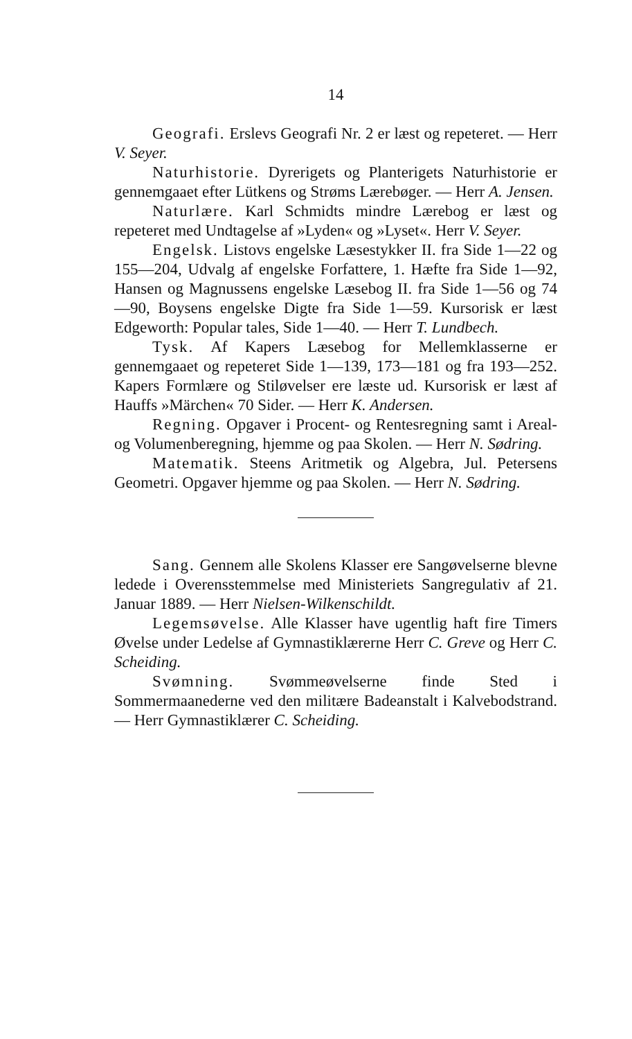14
Geografi. Erslevs Geografi Nr. 2 er læst og repeteret. — Herr V. Seyer.
Naturhistorie. Dyrerigets og Planterigets Naturhistorie er gennemgaaet efter Lütkens og Strøms Lærebøger. — Herr A. Jensen.
Naturlære. Karl Schmidts mindre Lærebog er læst og repeteret med Undtagelse af »Lyden« og »Lyset«. Herr V. Seyer.
Engelsk. Listovs engelske Læsestykker II. fra Side 1—22 og 155—204, Udvalg af engelske Forfattere, 1. Hæfte fra Side 1—92, Hansen og Magnussens engelske Læsebog II. fra Side 1—56 og 74—90, Boysens engelske Digte fra Side 1—59. Kursorisk er læst Edgeworth: Popular tales, Side 1—40. — Herr T. Lundbech.
Tysk. Af Kapers Læsebog for Mellemklasserne er gennemgaaet og repeteret Side 1—139, 173—181 og fra 193—252. Kapers Formlære og Stiløvelser ere læste ud. Kursorisk er læst af Hauffs »Märchen« 70 Sider. — Herr K. Andersen.
Regning. Opgaver i Procent- og Rentesregning samt i Areal- og Volumenberegning, hjemme og paa Skolen. — Herr N. Sødring.
Matematik. Steens Aritmetik og Algebra, Jul. Petersens Geometri. Opgaver hjemme og paa Skolen. — Herr N. Sødring.
Sang. Gennem alle Skolens Klasser ere Sangøvelserne blevne ledede i Overensstemmelse med Ministeriets Sangregulativ af 21. Januar 1889. — Herr Nielsen-Wilkenschildt.
Legemsøvelse. Alle Klasser have ugentlig haft fire Timers Øvelse under Ledelse af Gymnastiklærerne Herr C. Greve og Herr C. Scheiding.
Svømning. Svømmeøvelserne finde Sted i Sommermaanederne ved den militære Badeanstalt i Kalvebodstrand. — Herr Gymnastiklærer C. Scheiding.